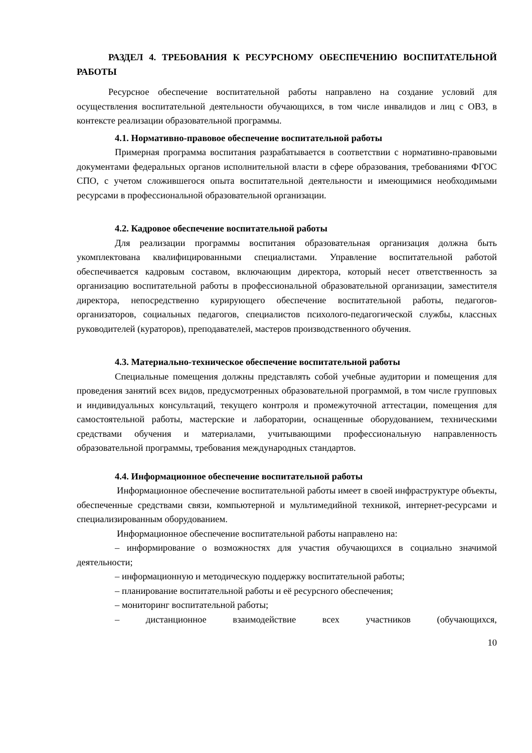РАЗДЕЛ 4. ТРЕБОВАНИЯ К РЕСУРСНОМУ ОБЕСПЕЧЕНИЮ ВОСПИТАТЕЛЬНОЙ РАБОТЫ
Ресурсное обеспечение воспитательной работы направлено на создание условий для осуществления воспитательной деятельности обучающихся, в том числе инвалидов и лиц с ОВЗ, в контексте реализации образовательной программы.
4.1. Нормативно-правовое обеспечение воспитательной работы
Примерная программа воспитания разрабатывается в соответствии с нормативно-правовыми документами федеральных органов исполнительной власти в сфере образования, требованиями ФГОС СПО, с учетом сложившегося опыта воспитательной деятельности и имеющимися необходимыми ресурсами в профессиональной образовательной организации.
4.2. Кадровое обеспечение воспитательной работы
Для реализации программы воспитания образовательная организация должна быть укомплектована квалифицированными специалистами. Управление воспитательной работой обеспечивается кадровым составом, включающим директора, который несет ответственность за организацию воспитательной работы в профессиональной образовательной организации, заместителя директора, непосредственно курирующего обеспечение воспитательной работы, педагогов-организаторов, социальных педагогов, специалистов психолого-педагогической службы, классных руководителей (кураторов), преподавателей, мастеров производственного обучения.
4.3. Материально-техническое обеспечение воспитательной работы
Специальные помещения должны представлять собой учебные аудитории и помещения для проведения занятий всех видов, предусмотренных образовательной программой, в том числе групповых и индивидуальных консультаций, текущего контроля и промежуточной аттестации, помещения для самостоятельной работы, мастерские и лаборатории, оснащенные оборудованием, техническими средствами обучения и материалами, учитывающими профессиональную направленность образовательной программы, требования международных стандартов.
4.4. Информационное обеспечение воспитательной работы
Информационное обеспечение воспитательной работы имеет в своей инфраструктуре объекты, обеспеченные средствами связи, компьютерной и мультимедийной техникой, интернет-ресурсами и специализированным оборудованием.
Информационное обеспечение воспитательной работы направлено на:
– информирование о возможностях для участия обучающихся в социально значимой деятельности;
– информационную и методическую поддержку воспитательной работы;
– планирование воспитательной работы и её ресурсного обеспечения;
– мониторинг воспитательной работы;
– дистанционное взаимодействие всех участников (обучающихся,
10